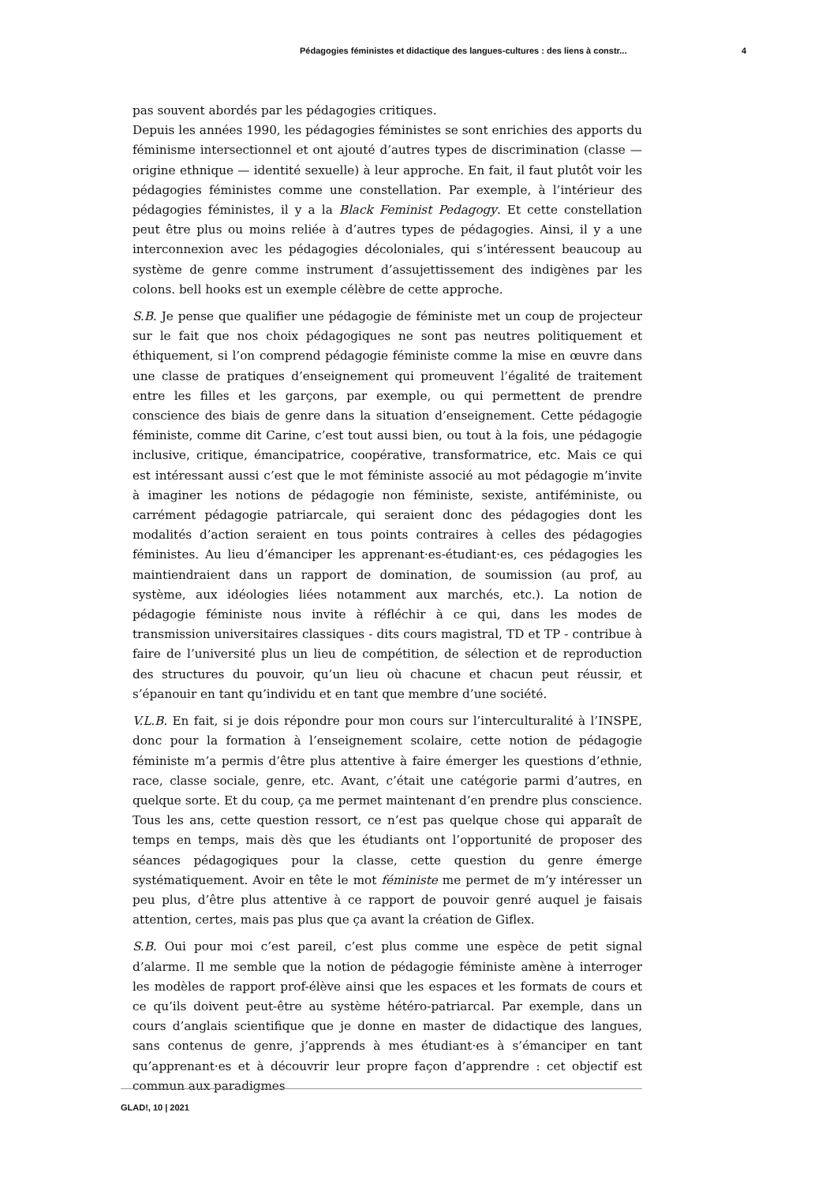Pédagogies féministes et didactique des langues-cultures : des liens à constr... 4
pas souvent abordés par les pédagogies critiques.
Depuis les années 1990, les pédagogies féministes se sont enrichies des apports du féminisme intersectionnel et ont ajouté d’autres types de discrimination (classe — origine ethnique — identité sexuelle) à leur approche. En fait, il faut plutôt voir les pédagogies féministes comme une constellation. Par exemple, à l’intérieur des pédagogies féministes, il y a la Black Feminist Pedagogy. Et cette constellation peut être plus ou moins reliée à d’autres types de pédagogies. Ainsi, il y a une interconnexion avec les pédagogies décoloniales, qui s’intéressent beaucoup au système de genre comme instrument d’assujettissement des indigènes par les colons. bell hooks est un exemple célèbre de cette approche.
S.B. Je pense que qualifier une pédagogie de féministe met un coup de projecteur sur le fait que nos choix pédagogiques ne sont pas neutres politiquement et éthiquement, si l’on comprend pédagogie féministe comme la mise en œuvre dans une classe de pratiques d’enseignement qui promeuvent l’égalité de traitement entre les filles et les garçons, par exemple, ou qui permettent de prendre conscience des biais de genre dans la situation d’enseignement. Cette pédagogie féministe, comme dit Carine, c’est tout aussi bien, ou tout à la fois, une pédagogie inclusive, critique, émancipatrice, coopérative, transformatrice, etc. Mais ce qui est intéressant aussi c’est que le mot féministe associé au mot pédagogie m’invite à imaginer les notions de pédagogie non féministe, sexiste, antiféministe, ou carrément pédagogie patriarcale, qui seraient donc des pédagogies dont les modalités d’action seraient en tous points contraires à celles des pédagogies féministes. Au lieu d’émanciper les apprenant·es-étudiant·es, ces pédagogies les maintiendraient dans un rapport de domination, de soumission (au prof, au système, aux idéologies liées notamment aux marchés, etc.). La notion de pédagogie féministe nous invite à réfléchir à ce qui, dans les modes de transmission universitaires classiques - dits cours magistral, TD et TP - contribue à faire de l’université plus un lieu de compétition, de sélection et de reproduction des structures du pouvoir, qu’un lieu où chacune et chacun peut réussir, et s’épanouir en tant qu’individu et en tant que membre d’une société.
V.L.B. En fait, si je dois répondre pour mon cours sur l’interculturalité à l’INSPE, donc pour la formation à l’enseignement scolaire, cette notion de pédagogie féministe m’a permis d’être plus attentive à faire émerger les questions d’ethnie, race, classe sociale, genre, etc. Avant, c’était une catégorie parmi d’autres, en quelque sorte. Et du coup, ça me permet maintenant d’en prendre plus conscience. Tous les ans, cette question ressort, ce n’est pas quelque chose qui apparaît de temps en temps, mais dès que les étudiants ont l’opportunité de proposer des séances pédagogiques pour la classe, cette question du genre émerge systématiquement. Avoir en tête le mot féministe me permet de m’y intéresser un peu plus, d’être plus attentive à ce rapport de pouvoir genré auquel je faisais attention, certes, mais pas plus que ça avant la création de Giflex.
S.B. Oui pour moi c’est pareil, c’est plus comme une espèce de petit signal d’alarme. Il me semble que la notion de pédagogie féministe amène à interroger les modèles de rapport prof-élève ainsi que les espaces et les formats de cours et ce qu’ils doivent peut-être au système hétéro-patriarcal. Par exemple, dans un cours d’anglais scientifique que je donne en master de didactique des langues, sans contenus de genre, j’apprends à mes étudiant·es à s’émanciper en tant qu’apprenant·es et à découvrir leur propre façon d’apprendre : cet objectif est commun aux paradigmes
GLAD!, 10 | 2021